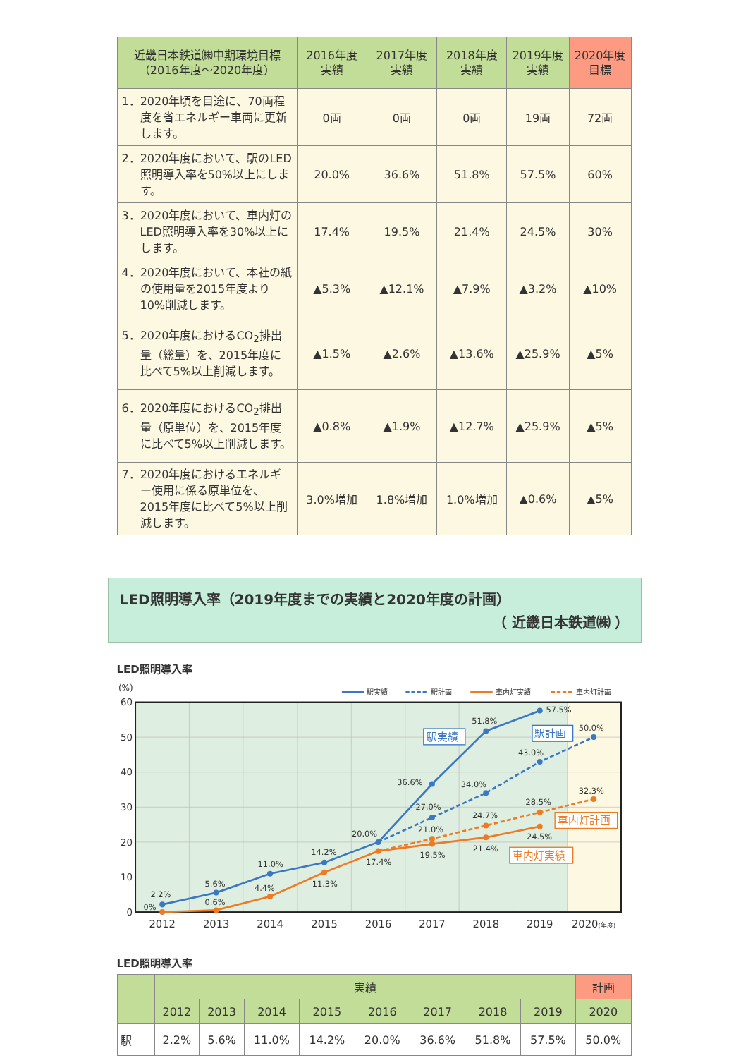| 近畿日本鉄道㈱中期環境目標 （2016年度～2020年度） | 2016年度 実績 | 2017年度 実績 | 2018年度 実績 | 2019年度 実績 | 2020年度 目標 |
| --- | --- | --- | --- | --- | --- |
| 1．2020年頃を目途に、70両程度を省エネルギー車両に更新します。 | 0両 | 0両 | 0両 | 19両 | 72両 |
| 2．2020年度において、駅のLED照明導入率を50%以上にします。 | 20.0% | 36.6% | 51.8% | 57.5% | 60% |
| 3．2020年度において、車内灯のLED照明導入率を30%以上にします。 | 17.4% | 19.5% | 21.4% | 24.5% | 30% |
| 4．2020年度において、本社の紙の使用量を2015年度より10%削減します。 | ▲5.3% | ▲12.1% | ▲7.9% | ▲3.2% | ▲10% |
| 5．2020年度におけるCO<sub>2</sub>排出量（総量）を、2015年度に比べて5%以上削減します。 | ▲1.5% | ▲2.6% | ▲13.6% | ▲25.9% | ▲5% |
| 6．2020年度におけるCO<sub>2</sub>排出量（原単位）を、2015年度に比べて5%以上削減します。 | ▲0.8% | ▲1.9% | ▲12.7% | ▲25.9% | ▲5% |
| 7．2020年度におけるエネルギー使用に係る原単位を、2015年度に比べて5%以上削減します。 | 3.0%増加 | 1.8%増加 | 1.0%増加 | ▲0.6% | ▲5% |
LED照明導入率（2019年度までの実績と2020年度の計画）
（ 近畿日本鉄道㈱ ）
LED照明導入率
(%)
60
50
40
30
20
10
0
2012
2013
2014
2015
2016
2017
2018
2019
2020(年度)
駅実績
駅計画
車内灯実績
車内灯計画
2.2%
5.6%
11.0%
14.2%
20.0%
36.6%
51.8%
57.5%
27.0%
34.0%
43.0%
50.0%
0%
0.6%
4.4%
11.3%
17.4%
19.5%
21.4%
24.5%
21.0%
24.7%
28.5%
32.3%
駅実績
駅計画
車内灯計画
車内灯実績
LED照明導入率
| | 実績 | | | | | | | | 計画 |
| --- | --- | --- | --- | --- | --- | --- | --- | --- | --- |
| | 2012 | 2013 | 2014 | 2015 | 2016 | 2017 | 2018 | 2019 | 2020 |
| 駅 | 2.2% | 5.6% | 11.0% | 14.2% | 20.0% | 36.6% | 51.8% | 57.5% | 50.0% |